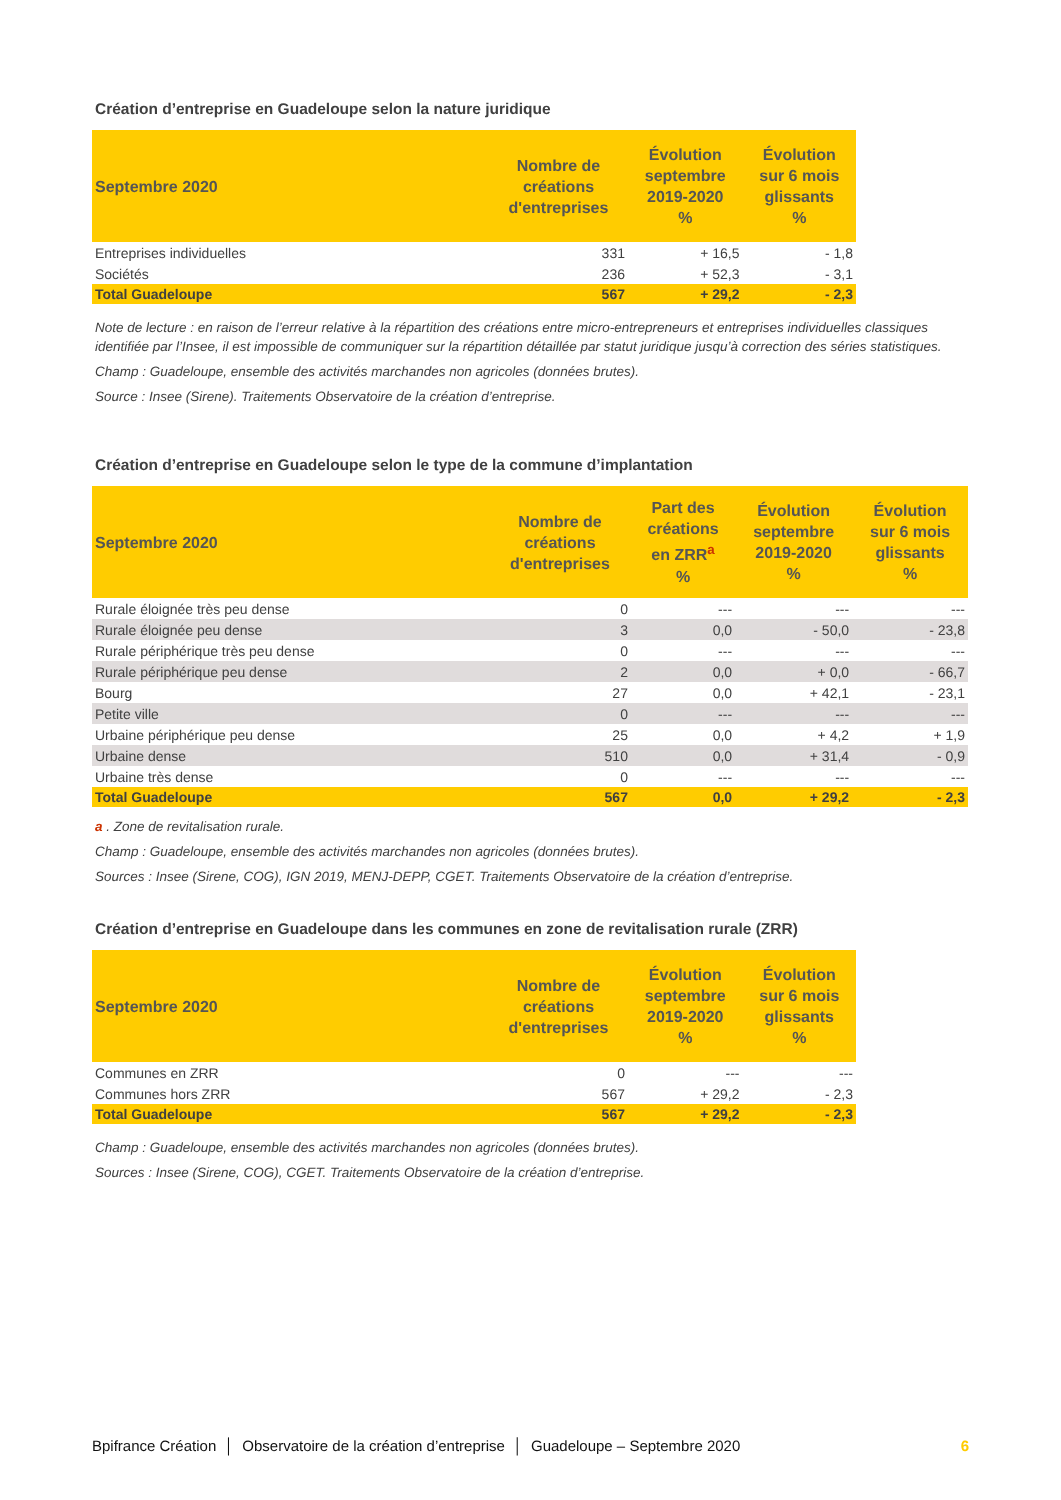Création d’entreprise en Guadeloupe selon la nature juridique
| Septembre 2020 | Nombre de créations d'entreprises | Évolution septembre 2019-2020 % | Évolution sur 6 mois glissants % |
| --- | --- | --- | --- |
| Entreprises individuelles | 331 | + 16,5 | - 1,8 |
| Sociétés | 236 | + 52,3 | - 3,1 |
| Total Guadeloupe | 567 | + 29,2 | - 2,3 |
Note de lecture : en raison de l’erreur relative à la répartition des créations entre micro-entrepreneurs et entreprises individuelles classiques identifiée par l’Insee, il est impossible de communiquer sur la répartition détaillée par statut juridique jusqu’à correction des séries statistiques.
Champ : Guadeloupe, ensemble des activités marchandes non agricoles (données brutes).
Source : Insee (Sirene). Traitements Observatoire de la création d’entreprise.
Création d’entreprise en Guadeloupe selon le type de la commune d’implantation
| Septembre 2020 | Nombre de créations d'entreprises | Part des créations en ZRR<sup>a</sup> % | Évolution septembre 2019-2020 % | Évolution sur 6 mois glissants % |
| --- | --- | --- | --- | --- |
| Rurale éloignée très peu dense | 0 | --- | --- | --- |
| Rurale éloignée peu dense | 3 | 0,0 | - 50,0 | - 23,8 |
| Rurale périphérique très peu dense | 0 | --- | --- | --- |
| Rurale périphérique peu dense | 2 | 0,0 | + 0,0 | - 66,7 |
| Bourg | 27 | 0,0 | + 42,1 | - 23,1 |
| Petite ville | 0 | --- | --- | --- |
| Urbaine périphérique peu dense | 25 | 0,0 | + 4,2 | + 1,9 |
| Urbaine dense | 510 | 0,0 | + 31,4 | - 0,9 |
| Urbaine très dense | 0 | --- | --- | --- |
| Total Guadeloupe | 567 | 0,0 | + 29,2 | - 2,3 |
a . Zone de revitalisation rurale.
Champ : Guadeloupe, ensemble des activités marchandes non agricoles (données brutes).
Sources : Insee (Sirene, COG), IGN 2019, MENJ-DEPP, CGET. Traitements Observatoire de la création d’entreprise.
Création d’entreprise en Guadeloupe dans les communes en zone de revitalisation rurale (ZRR)
| Septembre 2020 | Nombre de créations d'entreprises | Évolution septembre 2019-2020 % | Évolution sur 6 mois glissants % |
| --- | --- | --- | --- |
| Communes en ZRR | 0 | --- | --- |
| Communes hors ZRR | 567 | + 29,2 | - 2,3 |
| Total Guadeloupe | 567 | + 29,2 | - 2,3 |
Champ : Guadeloupe, ensemble des activités marchandes non agricoles (données brutes).
Sources : Insee (Sirene, COG), CGET. Traitements Observatoire de la création d’entreprise.
Bpifrance Création │ Observatoire de la création d’entreprise │ Guadeloupe – Septembre 2020 6